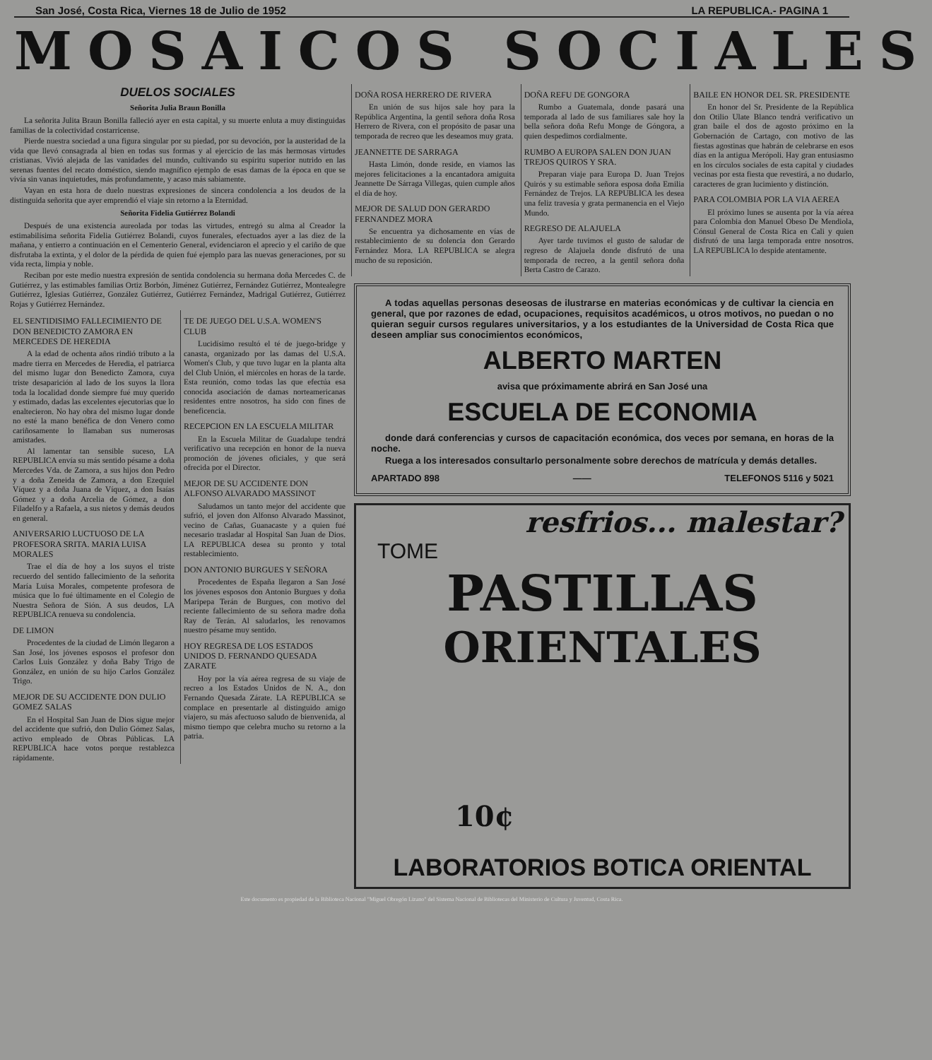San José, Costa Rica, Viernes 18 de Julio de 1952 LA REPUBLICA.- PAGINA 1
MOSAICOS SOCIALES
DUELOS SOCIALES
Señorita Julia Braun Bonilla
La señorita Julita Braun Bonilla falleció ayer en esta capital, y su muerte enluta a muy distinguidas familias de la colectividad costarricense.
Pierde nuestra sociedad a una figura singular por su piedad, por su devoción, por la austeridad de la vida que llevó consagrada al bien en todas sus formas y al ejercicio de las más hermosas virtudes cristianas. Vivió alejada de las vanidades del mundo, cultivando su espíritu superior nutrido en las serenas fuentes del recato doméstico, siendo magnífico ejemplo de esas damas de la época en que se vivía sin vanas inquietudes, más profundamente, y acaso más sabiamente.
Vayan en esta hora de duelo nuestras expresiones de sincera condolencia a los deudos de la distinguida señorita que ayer emprendió el viaje sin retorno a la Eternidad.
Señorita Fidelia Gutiérrez Bolandi
Después de una existencia aureolada por todas las virtudes, entregó su alma al Creador la estimabilísima señorita Fidelia Gutiérrez Bolandi, cuyos funerales, efectuados ayer a las diez de la mañana, y entierro a continuación en el Cementerio General, evidenciaron el aprecio y el cariño de que disfrutaba la extinta, y el dolor de la pérdida de quien fué ejemplo para las nuevas generaciones, por su vida recta, limpia y noble.
Reciban por este medio nuestra expresión de sentida condolencia su hermana doña Mercedes C. de Gutiérrez, y las estimables familias Ortiz Borbón, Jiménez Gutiérrez, Fernández Gutiérrez, Montealegre Gutiérrez, Iglesias Gutiérrez, González Gutiérrez, Gutiérrez Fernández, Madrigal Gutiérrez, Gutiérrez Rojas y Gutiérrez Hernández.
EL SENTIDISIMO FALLECIMIENTO DE DON BENEDICTO ZAMORA EN MERCEDES DE HEREDIA
A la edad de ochenta años rindió tributo a la madre tierra en Mercedes de Heredia, el patriarca del mismo lugar don Benedicto Zamora, cuya triste desaparición al lado de los suyos la llora toda la localidad donde siempre fué muy querido y estimado, dadas las excelentes ejecutorias que lo enaltecieron. No hay obra del mismo lugar donde no esté la mano benéfica de don Venero como cariñosamente lo llamaban sus numerosas amistades.
Al lamentar tan sensible suceso, LA REPUBLICA envía su más sentido pésame a doña Mercedes Vda. de Zamora, a sus hijos don Pedro y a doña Zeneida de Zamora, a don Ezequiel Víquez y a doña Juana de Víquez, a don Isaías Gómez y a doña Arcelia de Gómez, a don Filadelfo y a Rafaela, a sus nietos y demás deudos en general.
ANIVERSARIO LUCTUOSO DE LA PROFESORA SRITA. MARIA LUISA MORALES
Trae el día de hoy a los suyos el triste recuerdo del sentido fallecimiento de la señorita María Luisa Morales, competente profesora de música que lo fué últimamente en el Colegio de Nuestra Señora de Sión. A sus deudos, LA REPUBLICA renueva su condolencia.
DE LIMON
Procedentes de la ciudad de Limón llegaron a San José, los jóvenes esposos el profesor don Carlos Luis González y doña Baby Trigo de González, en unión de su hijo Carlos González Trigo.
MEJOR DE SU ACCIDENTE DON DULIO GOMEZ SALAS
En el Hospital San Juan de Dios sigue mejor del accidente que sufrió, don Dulio Gómez Salas, activo empleado de Obras Públicas. LA REPUBLICA hace votos porque restablezca rápidamente.
TE DE JUEGO DEL U.S.A. WOMEN'S CLUB
Lucidísimo resultó el té de juego-bridge y canasta, organizado por las damas del U.S.A. Women's Club, y que tuvo lugar en la planta alta del Club Unión, el miércoles en horas de la tarde. Esta reunión, como todas las que efectúa esa conocida asociación de damas norteamericanas residentes entre nosotros, ha sido con fines de beneficencia.
RECEPCION EN LA ESCUELA MILITAR
En la Escuela Militar de Guadalupe tendrá verificativo una recepción en honor de la nueva promoción de jóvenes oficiales, y que será ofrecida por el Director.
MEJOR DE SU ACCIDENTE DON ALFONSO ALVARADO MASSINOT
Saludamos un tanto mejor del accidente que sufrió, el joven don Alfonso Alvarado Massinot, vecino de Cañas, Guanacaste y a quien fué necesario trasladar al Hospital San Juan de Dios. LA REPUBLICA desea su pronto y total restablecimiento.
DON ANTONIO BURGUES Y SEÑORA
Procedentes de España llegaron a San José los jóvenes esposos don Antonio Burgues y doña Maripepa Terán de Burgues, con motivo del reciente fallecimiento de su señora madre doña Ray de Terán. Al saludarlos, les renovamos nuestro pésame muy sentido.
HOY REGRESA DE LOS ESTADOS UNIDOS D. FERNANDO QUESADA ZARATE
Hoy por la vía aérea regresa de su viaje de recreo a los Estados Unidos de N. A., don Fernando Quesada Zárate. LA REPUBLICA se complace en presentarle al distinguido amigo viajero, su más afectuoso saludo de bienvenida, al mismo tiempo que celebra mucho su retorno a la patria.
DOÑA ROSA HERRERO DE RIVERA
En unión de sus hijos sale hoy para la República Argentina, la gentil señora doña Rosa Herrero de Rivera, con el propósito de pasar una temporada de recreo que les deseamos muy grata.
JEANNETTE DE SARRAGA
Hasta Limón, donde reside, en viamos las mejores felicitaciones a la encantadora amiguita Jeannette De Sárraga Villegas, quien cumple años el día de hoy.
MEJOR DE SALUD DON GERARDO FERNANDEZ MORA
Se encuentra ya dichosamente en vías de restablecimiento de su dolencia don Gerardo Fernández Mora. LA REPUBLICA se alegra mucho de su reposición.
DOÑA REFU DE GONGORA
Rumbo a Guatemala, donde pasará una temporada al lado de sus familiares sale hoy la bella señora doña Refu Monge de Góngora, a quien despedimos cordialmente.
RUMBO A EUROPA SALEN DON JUAN TREJOS QUIROS Y SRA.
Preparan viaje para Europa D. Juan Trejos Quirós y su estimable señora esposa doña Emilia Fernández de Trejos. LA REPUBLICA les desea una feliz travesía y grata permanencia en el Viejo Mundo.
REGRESO DE ALAJUELA
Ayer tarde tuvimos el gusto de saludar de regreso de Alajuela donde disfrutó de una temporada de recreo, a la gentil señora doña Berta Castro de Carazo.
BAILE EN HONOR DEL SR. PRESIDENTE
En honor del Sr. Presidente de la República don Otilio Ulate Blanco tendrá verificativo un gran baile el dos de agosto próximo en la Gobernación de Cartago, con motivo de las fiestas agostinas que habrán de celebrarse en esos días en la antigua Merópoli. Hay gran entusiasmo en los círculos sociales de esta capital y ciudades vecinas por esta fiesta que revestirá, a no dudarlo, caracteres de gran lucimiento y distinción.
PARA COLOMBIA POR LA VIA AEREA
El próximo lunes se ausenta por la vía aérea para Colombia don Manuel Obeso De Mendiola, Cónsul General de Costa Rica en Cali y quien disfrutó de una larga temporada entre nosotros. LA REPUBLICA lo despide atentamente.
A todas aquellas personas deseosas de ilustrarse en materias económicas y de cultivar la ciencia en general, que por razones de edad, ocupaciones, requisitos académicos, u otros motivos, no puedan o no quieran seguir cursos regulares universitarios, y a los estudiantes de la Universidad de Costa Rica que deseen ampliar sus conocimientos económicos,
ALBERTO MARTEN
avisa que próximamente abrirá en San José una
ESCUELA DE ECONOMIA
donde dará conferencias y cursos de capacitación económica, dos veces por semana, en horas de la noche.
Ruega a los interesados consultarlo personalmente sobre derechos de matrícula y demás detalles.
APARTADO 898 —— TELEFONOS 5116 y 5021
resfrios... malestar?
TOME
PASTILLAS
ORIENTALES
10¢
LABORATORIOS BOTICA ORIENTAL
Este documento es propiedad de la Biblioteca Nacional "Miguel Obregón Lizano" del Sistema Nacional de Bibliotecas del Ministerio de Cultura y Juventud, Costa Rica.